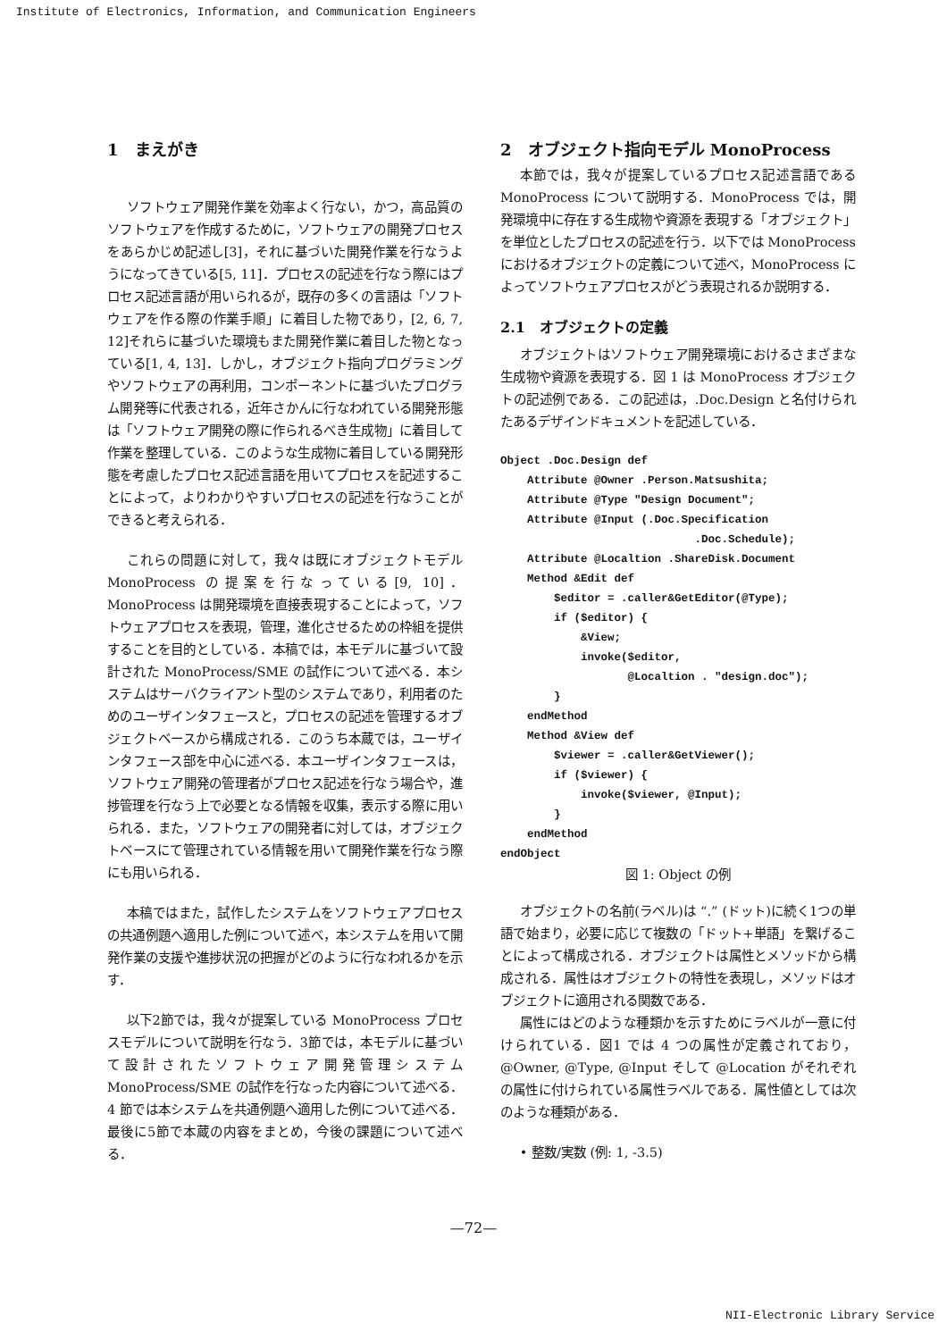Institute of Electronics, Information, and Communication Engineers
1　まえがき
ソフトウェア開発作業を効率よく行ない，かつ，高品質のソフトウェアを作成するために，ソフトウェアの開発プロセスをあらかじめ記述し[3]，それに基づいた開発作業を行なうようになってきている[5, 11]．プロセスの記述を行なう際にはプロセス記述言語が用いられるが，既存の多くの言語は「ソフトウェアを作る際の作業手順」に着目した物であり，[2, 6, 7, 12]それらに基づいた環境もまた開発作業に着目した物となっている[1, 4, 13]．しかし，オブジェクト指向プログラミングやソフトウェアの再利用，コンポーネントに基づいたプログラム開発等に代表される，近年さかんに行なわれている開発形態は「ソフトウェア開発の際に作られるべき生成物」に着目して作業を整理している．このような生成物に着目している開発形態を考慮したプロセス記述言語を用いてプロセスを記述することによって，よりわかりやすいプロセスの記述を行なうことができると考えられる．
これらの問題に対して，我々は既にオブジェクトモデル MonoProcess の提案を行なっている[9, 10]．MonoProcess は開発環境を直接表現することによって，ソフトウェアプロセスを表現，管理，進化させるための枠組を提供することを目的としている．本稿では，本モデルに基づいて設計された MonoProcess/SME の試作について述べる．本システムはサーバクライアント型のシステムであり，利用者のためのユーザインタフェースと，プロセスの記述を管理するオブジェクトベースから構成される．このうち本蔵では，ユーザインタフェース部を中心に述べる．本ユーザインタフェースは，ソフトウェア開発の管理者がプロセス記述を行なう場合や，進捗管理を行なう上で必要となる情報を収集，表示する際に用いられる．また，ソフトウェアの開発者に対しては，オブジェクトベースにて管理されている情報を用いて開発作業を行なう際にも用いられる．
本稿ではまた，試作したシステムをソフトウェアプロセスの共通例題へ適用した例について述べ，本システムを用いて開発作業の支援や進捗状況の把握がどのように行なわれるかを示す．
以下2節では，我々が提案している MonoProcess プロセスモデルについて説明を行なう．3節では，本モデルに基づいて設計されたソフトウェア開発管理システム MonoProcess/SME の試作を行なった内容について述べる．4 節では本システムを共通例題へ適用した例について述べる．最後に5節で本蔵の内容をまとめ，今後の課題について述べる．
2　オブジェクト指向モデル MonoProcess
本節では，我々が提案しているプロセス記述言語である MonoProcess について説明する．MonoProcess では，開発環境中に存在する生成物や資源を表現する「オブジェクト」を単位としたプロセスの記述を行う．以下では MonoProcess におけるオブジェクトの定義について述べ，MonoProcess によってソフトウェアプロセスがどう表現されるか説明する．
2.1　オブジェクトの定義
オブジェクトはソフトウェア開発環境におけるさまざまな生成物や資源を表現する．図 1 は MonoProcess オブジェクトの記述例である．この記述は，.Doc.Design と名付けられたあるデザインドキュメントを記述している．
Object .Doc.Design def
    Attribute @Owner .Person.Matsushita;
    Attribute @Type "Design Document";
    Attribute @Input (.Doc.Specification
                             .Doc.Schedule);
    Attribute @Localtion .ShareDisk.Document
    Method &Edit def
        $editor = .caller&GetEditor(@Type);
        if ($editor) {
            &View;
            invoke($editor,
                   @Localtion . "design.doc");
        }
    endMethod
    Method &View def
        $viewer = .caller&GetViewer();
        if ($viewer) {
            invoke($viewer, @Input);
        }
    endMethod
endObject
図 1: Object の例
オブジェクトの名前(ラベル)は “.” (ドット)に続く1つの単語で始まり，必要に応じて複数の「ドット+単語」を繋げることによって構成される．オブジェクトは属性とメソッドから構成される．属性はオブジェクトの特性を表現し，メソッドはオブジェクトに適用される関数である．
属性にはどのような種類かを示すためにラベルが一意に付けられている．図1 では 4 つの属性が定義されており，@Owner, @Type, @Input そして @Location がそれぞれの属性に付けられている属性ラベルである．属性値としては次のような種類がある．
• 整数/実数 (例: 1, -3.5)
—72—
NII-Electronic Library Service